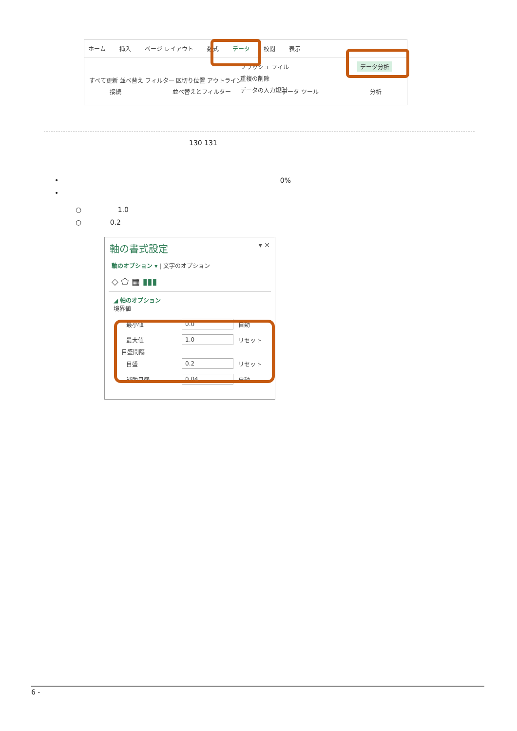ホーム 挿入 ページ レイアウト 数式 データ 校閲 表示
フラッシュ フィル
重複の削除
データの入力規則
データ分析
すべて更新 並べ替え フィルター 区切り位置 アウトライン
接続 並べ替えとフィルター データ ツール 分析
130 131
• 0%
•
○ 1.0
○ 0.2
軸の書式設定 ▾ ✕
軸のオプション ▾ | 文字のオプション
◇ ⬠ ▦ ▮▮▮
◢ 軸のオプション
境界値
最小値
0.0
自動
最大値
1.0
リセット
目盛間隔
目盛
0.2
リセット
補助目盛
0.04
自動
6 -